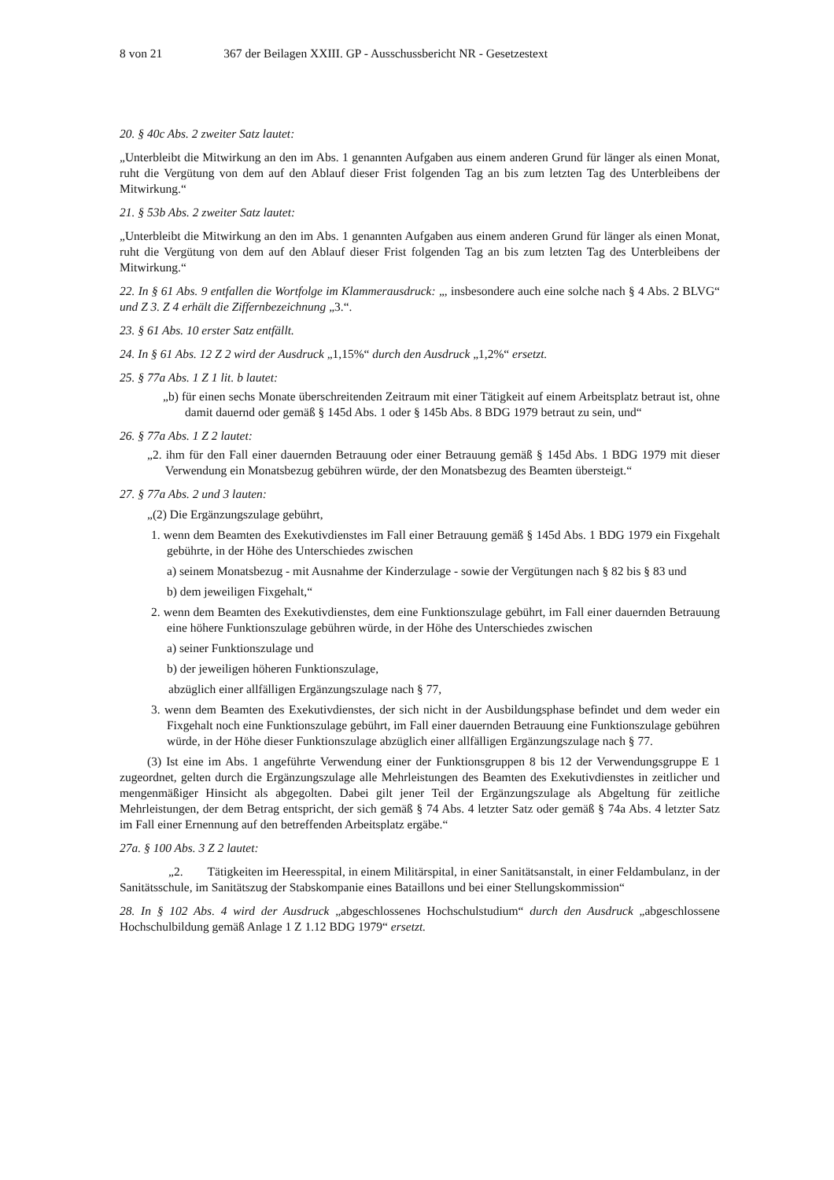8 von 21 367 der Beilagen XXIII. GP - Ausschussbericht NR - Gesetzestext
20. § 40c Abs. 2 zweiter Satz lautet:
„Unterbleibt die Mitwirkung an den im Abs. 1 genannten Aufgaben aus einem anderen Grund für länger als einen Monat, ruht die Vergütung von dem auf den Ablauf dieser Frist folgenden Tag an bis zum letzten Tag des Unterbleibens der Mitwirkung.“
21. § 53b Abs. 2 zweiter Satz lautet:
„Unterbleibt die Mitwirkung an den im Abs. 1 genannten Aufgaben aus einem anderen Grund für länger als einen Monat, ruht die Vergütung von dem auf den Ablauf dieser Frist folgenden Tag an bis zum letzten Tag des Unterbleibens der Mitwirkung.“
22. In § 61 Abs. 9 entfallen die Wortfolge im Klammerausdruck: „, insbesondere auch eine solche nach § 4 Abs. 2 BLVG“ und Z 3. Z 4 erhält die Ziffernbezeichnung „3.“.
23. § 61 Abs. 10 erster Satz entfällt.
24. In § 61 Abs. 12 Z 2 wird der Ausdruck „1,15%“ durch den Ausdruck „1,2%“ ersetzt.
25. § 77a Abs. 1 Z 1 lit. b lautet:
„b) für einen sechs Monate überschreitenden Zeitraum mit einer Tätigkeit auf einem Arbeitsplatz betraut ist, ohne damit dauernd oder gemäß § 145d Abs. 1 oder § 145b Abs. 8 BDG 1979 betraut zu sein, und“
26. § 77a Abs. 1 Z 2 lautet:
„2. ihm für den Fall einer dauernden Betrauung oder einer Betrauung gemäß § 145d Abs. 1 BDG 1979 mit dieser Verwendung ein Monatsbezug gebühren würde, der den Monatsbezug des Beamten übersteigt.“
27. § 77a Abs. 2 und 3 lauten:
„(2) Die Ergänzungszulage gebührt,
1. wenn dem Beamten des Exekutivdienstes im Fall einer Betrauung gemäß § 145d Abs. 1 BDG 1979 ein Fixgehalt gebührte, in der Höhe des Unterschiedes zwischen
a) seinem Monatsbezug - mit Ausnahme der Kinderzulage - sowie der Vergütungen nach § 82 bis § 83 und
b) dem jeweiligen Fixgehalt,“
2. wenn dem Beamten des Exekutivdienstes, dem eine Funktionszulage gebührt, im Fall einer dauernden Betrauung eine höhere Funktionszulage gebühren würde, in der Höhe des Unterschiedes zwischen
a) seiner Funktionszulage und
b) der jeweiligen höheren Funktionszulage,
abzüglich einer allfälligen Ergänzungszulage nach § 77,
3. wenn dem Beamten des Exekutivdienstes, der sich nicht in der Ausbildungsphase befindet und dem weder ein Fixgehalt noch eine Funktionszulage gebührt, im Fall einer dauernden Betrauung eine Funktionszulage gebühren würde, in der Höhe dieser Funktionszulage abzüglich einer allfälligen Ergänzungszulage nach § 77.
(3) Ist eine im Abs. 1 angeführte Verwendung einer der Funktionsgruppen 8 bis 12 der Verwendungsgruppe E 1 zugeordnet, gelten durch die Ergänzungszulage alle Mehrleistungen des Beamten des Exekutivdienstes in zeitlicher und mengenmäßiger Hinsicht als abgegolten. Dabei gilt jener Teil der Ergänzungszulage als Abgeltung für zeitliche Mehrleistungen, der dem Betrag entspricht, der sich gemäß § 74 Abs. 4 letzter Satz oder gemäß § 74a Abs. 4 letzter Satz im Fall einer Ernennung auf den betreffenden Arbeitsplatz ergäbe.“
27a. § 100 Abs. 3 Z 2 lautet:
„2. Tätigkeiten im Heeresspital, in einem Militärspital, in einer Sanitätsanstalt, in einer Feldambulanz, in der Sanitätsschule, im Sanitätszug der Stabskompanie eines Bataillons und bei einer Stellungskommission“
28. In § 102 Abs. 4 wird der Ausdruck „abgeschlossenes Hochschulstudium“ durch den Ausdruck „abgeschlossene Hochschulbildung gemäß Anlage 1 Z 1.12 BDG 1979“ ersetzt.